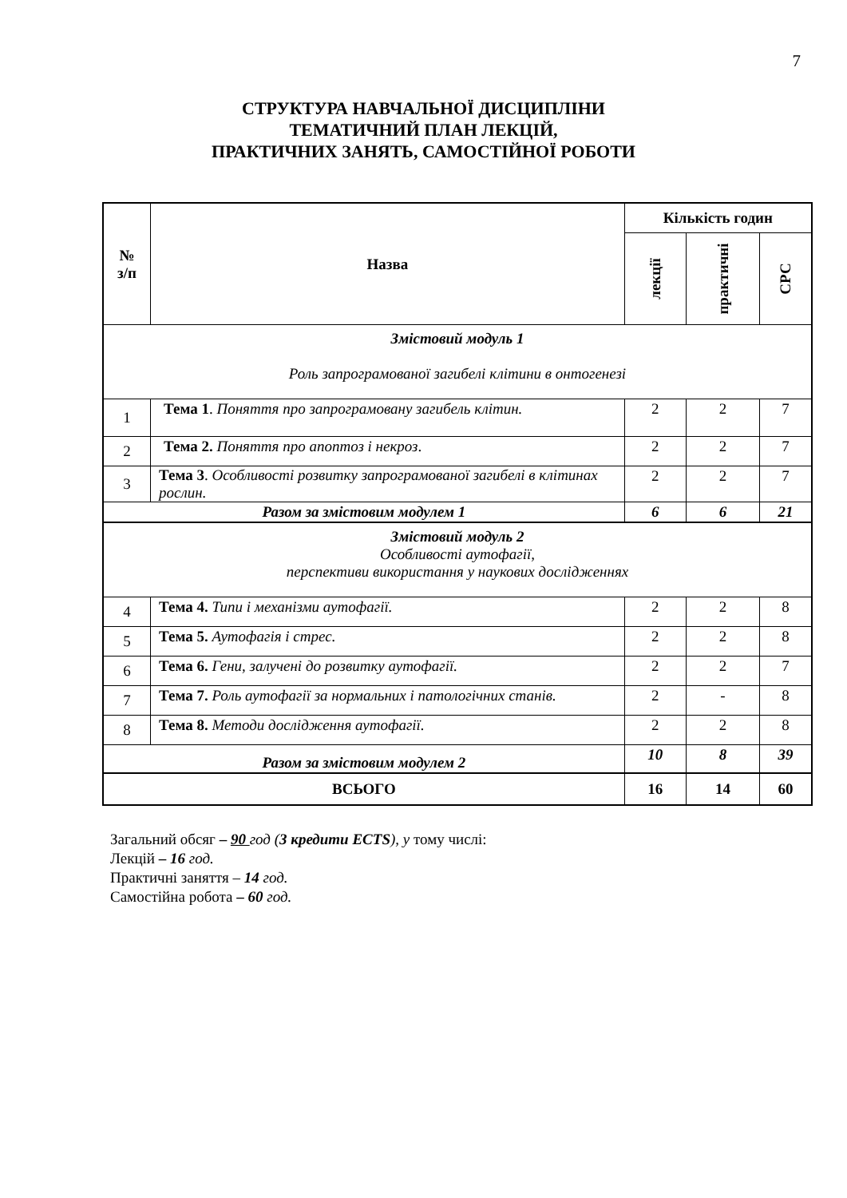7
СТРУКТУРА НАВЧАЛЬНОЇ ДИСЦИПЛІНИ
ТЕМАТИЧНИЙ ПЛАН ЛЕКЦІЙ,
ПРАКТИЧНИХ ЗАНЯТЬ, САМОСТІЙНОЇ РОБОТИ
| № з/п | Назва | Кількість годин | | |
| --- | --- | --- | --- | --- |
| | | лекції | практичні | СРС |
| Змістовий модуль 1 Роль запрограмованої загибелі клітини в онтогенезі | | | | |
| 1 | Тема 1 . Поняття про запрограмовану загибель клітин. | 2 | 2 | 7 |
| 2 | Тема 2. Поняття про апоптоз і некроз . | 2 | 2 | 7 |
| 3 | Тема 3 . Особливості розвитку запрограмованої загибелі в клітинах рослин. | 2 | 2 | 7 |
| Разом за змістовим модулем 1 | | 6 | 6 | 21 |
| Змістовий модуль 2 Особливості аутофагії, перспективи використання у наукових дослідженнях | | | | |
| 4 | Тема 4. Типи і механізми аутофагії. | 2 | 2 | 8 |
| 5 | Тема 5. Аутофагія і стрес. | 2 | 2 | 8 |
| 6 | Тема 6. Гени, залучені до розвитку аутофагії. | 2 | 2 | 7 |
| 7 | Тема 7. Роль аутофагії за нормальних і патологічних станів. | 2 | - | 8 |
| 8 | Тема 8. Методи дослідження аутофагії. | 2 | 2 | 8 |
| Разом за змістовим модулем 2 | | 10 | 8 | 39 |
| ВСЬОГО | | 16 | 14 | 60 |
Загальний обсяг – 90 год (3 кредити ECTS), у тому числі:
Лекцій – 16 год.
Практичні заняття – 14 год.
Самостійна робота – 60 год.